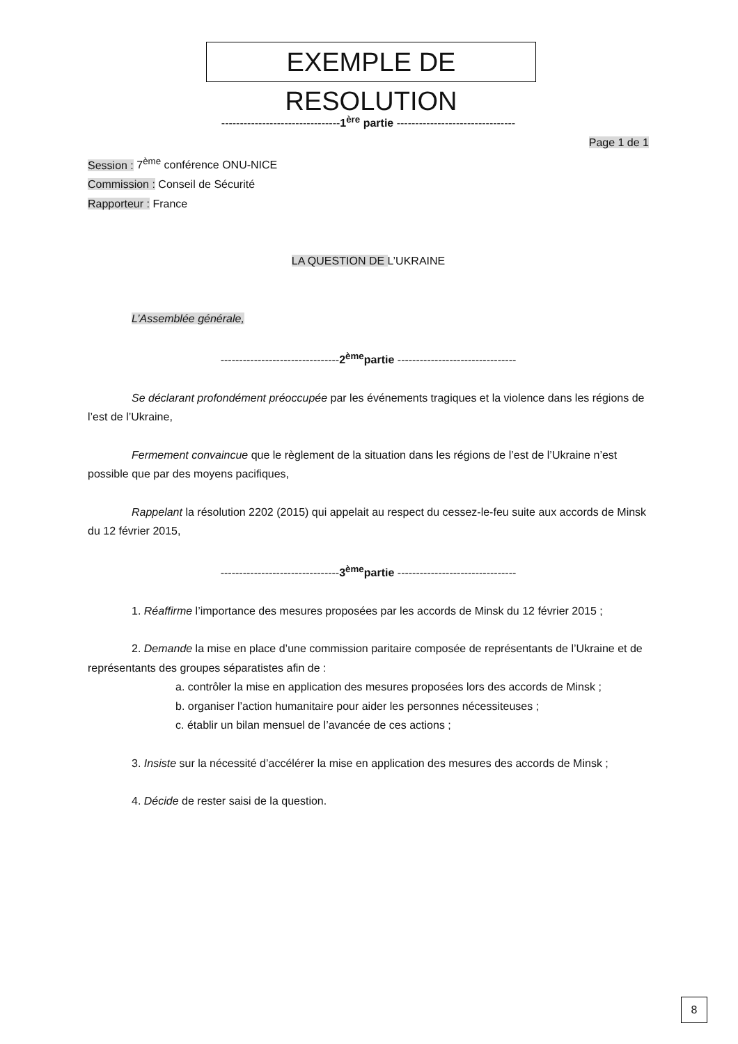EXEMPLE DE RESOLUTION
--------------------------------1<sup>ère</sup> partie --------------------------------
Page 1 de 1
Session : 7<sup>ème</sup> conférence ONU-NICE
Commission : Conseil de Sécurité
Rapporteur : France
LA QUESTION DE L’UKRAINE
L’Assemblée générale,
--------------------------------2<sup>ème</sup>partie --------------------------------
Se déclarant profondément préoccupée par les événements tragiques et la violence dans les régions de l’est de l’Ukraine,
Fermement convaincue que le règlement de la situation dans les régions de l’est de l’Ukraine n’est possible que par des moyens pacifiques,
Rappelant la résolution 2202 (2015) qui appelait au respect du cessez-le-feu suite aux accords de Minsk du 12 février 2015,
--------------------------------3<sup>ème</sup>partie --------------------------------
1. Réaffirme l’importance des mesures proposées par les accords de Minsk du 12 février 2015 ;
2. Demande la mise en place d’une commission paritaire composée de représentants de l’Ukraine et de représentants des groupes séparatistes afin de :
a. contrôler la mise en application des mesures proposées lors des accords de Minsk ;
b. organiser l’action humanitaire pour aider les personnes nécessiteuses ;
c. établir un bilan mensuel de l’avancée de ces actions ;
3. Insiste sur la nécessité d’accélérer la mise en application des mesures des accords de Minsk ;
4. Décide de rester saisi de la question.
8